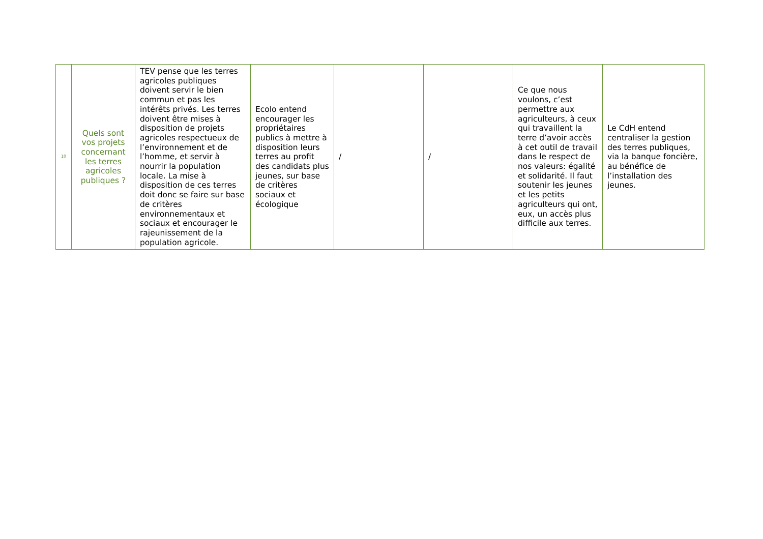| 10 | Quels sont vos projets concernant les terres agricoles publiques ? | TEV pense que les terres agricoles publiques doivent servir le bien commun et pas les intérêts privés. Les terres doivent être mises à disposition de projets agricoles respectueux de l’environnement et de l’homme, et servir à nourrir la population locale. La mise à disposition de ces terres doit donc se faire sur base de critères environnementaux et sociaux et encourager le rajeunissement de la population agricole. | Ecolo entend encourager les propriétaires publics à mettre à disposition leurs terres au profit des candidats plus jeunes, sur base de critères sociaux et écologique | / | / | Ce que nous voulons, c’est permettre aux agriculteurs, à ceux qui travaillent la terre d’avoir accès à cet outil de travail dans le respect de nos valeurs: égalité et solidarité. Il faut soutenir les jeunes et les petits agriculteurs qui ont, eux, un accès plus difficile aux terres. | Le CdH entend centraliser la gestion des terres publiques, via la banque foncière, au bénéfice de l’installation des jeunes. |